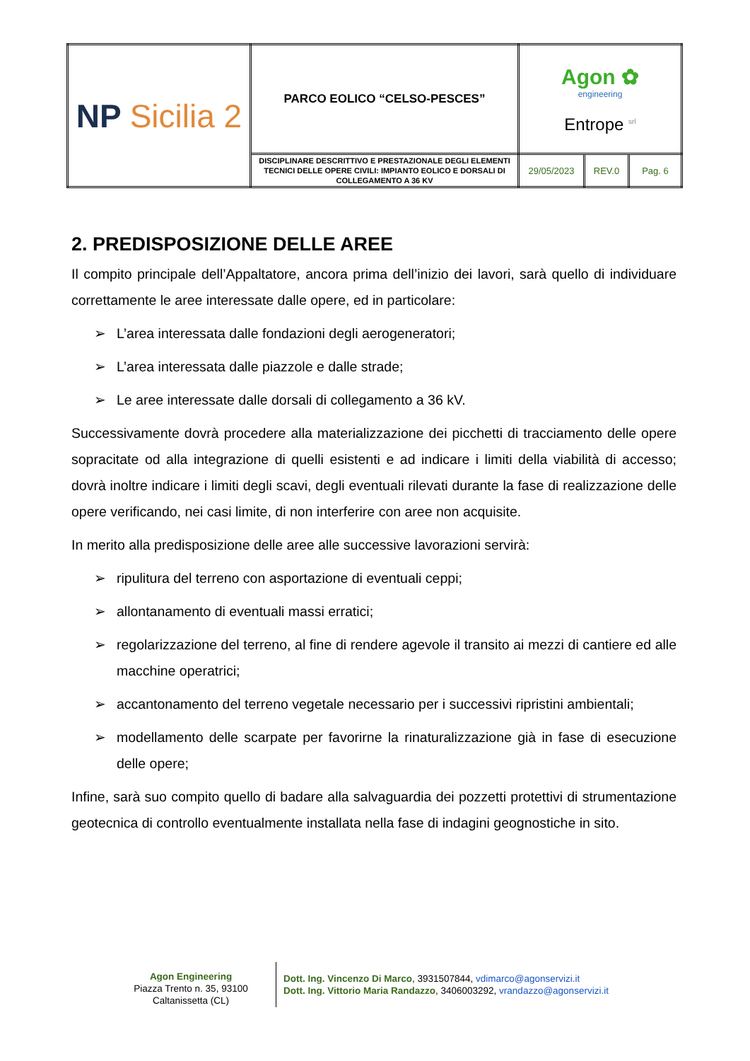| NP Sicilia 2 | PARCO EOLICO “CELSO-PESCES” | Agon ✿ engineering Entrope <sup>srl</sup> | | |
| | DISCIPLINARE DESCRITTIVO E PRESTAZIONALE DEGLI ELEMENTI TECNICI DELLE OPERE CIVILI: IMPIANTO EOLICO E DORSALI DI COLLEGAMENTO A 36 KV | 29/05/2023 | REV.0 | Pag. 6 |
2. PREDISPOSIZIONE DELLE AREE
Il compito principale dell’Appaltatore, ancora prima dell’inizio dei lavori, sarà quello di individuare correttamente le aree interessate dalle opere, ed in particolare:
➢ L’area interessata dalle fondazioni degli aerogeneratori;
➢ L’area interessata dalle piazzole e dalle strade;
➢ Le aree interessate dalle dorsali di collegamento a 36 kV.
Successivamente dovrà procedere alla materializzazione dei picchetti di tracciamento delle opere sopracitate od alla integrazione di quelli esistenti e ad indicare i limiti della viabilità di accesso; dovrà inoltre indicare i limiti degli scavi, degli eventuali rilevati durante la fase di realizzazione delle opere verificando, nei casi limite, di non interferire con aree non acquisite.
In merito alla predisposizione delle aree alle successive lavorazioni servirà:
➢ ripulitura del terreno con asportazione di eventuali ceppi;
➢ allontanamento di eventuali massi erratici;
➢ regolarizzazione del terreno, al fine di rendere agevole il transito ai mezzi di cantiere ed alle macchine operatrici;
➢ accantonamento del terreno vegetale necessario per i successivi ripristini ambientali;
➢ modellamento delle scarpate per favorirne la rinaturalizzazione già in fase di esecuzione delle opere;
Infine, sarà suo compito quello di badare alla salvaguardia dei pozzetti protettivi di strumentazione geotecnica di controllo eventualmente installata nella fase di indagini geognostiche in sito.
Agon Engineering
Piazza Trento n. 35, 93100
Caltanissetta (CL)
Dott. Ing. Vincenzo Di Marco, 3931507844, vdimarco@agonservizi.it
Dott. Ing. Vittorio Maria Randazzo, 3406003292, vrandazzo@agonservizi.it